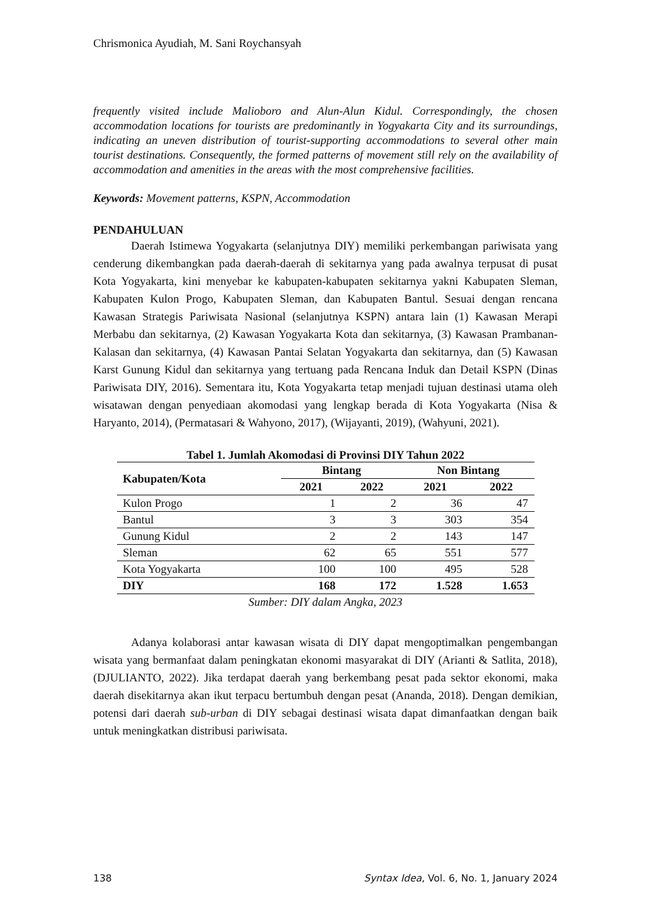Chrismonica Ayudiah, M. Sani Roychansyah
frequently visited include Malioboro and Alun-Alun Kidul. Correspondingly, the chosen accommodation locations for tourists are predominantly in Yogyakarta City and its surroundings, indicating an uneven distribution of tourist-supporting accommodations to several other main tourist destinations. Consequently, the formed patterns of movement still rely on the availability of accommodation and amenities in the areas with the most comprehensive facilities.
Keywords: Movement patterns, KSPN, Accommodation
PENDAHULUAN
Daerah Istimewa Yogyakarta (selanjutnya DIY) memiliki perkembangan pariwisata yang cenderung dikembangkan pada daerah-daerah di sekitarnya yang pada awalnya terpusat di pusat Kota Yogyakarta, kini menyebar ke kabupaten-kabupaten sekitarnya yakni Kabupaten Sleman, Kabupaten Kulon Progo, Kabupaten Sleman, dan Kabupaten Bantul. Sesuai dengan rencana Kawasan Strategis Pariwisata Nasional (selanjutnya KSPN) antara lain (1) Kawasan Merapi Merbabu dan sekitarnya, (2) Kawasan Yogyakarta Kota dan sekitarnya, (3) Kawasan Prambanan-Kalasan dan sekitarnya, (4) Kawasan Pantai Selatan Yogyakarta dan sekitarnya, dan (5) Kawasan Karst Gunung Kidul dan sekitarnya yang tertuang pada Rencana Induk dan Detail KSPN (Dinas Pariwisata DIY, 2016). Sementara itu, Kota Yogyakarta tetap menjadi tujuan destinasi utama oleh wisatawan dengan penyediaan akomodasi yang lengkap berada di Kota Yogyakarta (Nisa & Haryanto, 2014), (Permatasari & Wahyono, 2017), (Wijayanti, 2019), (Wahyuni, 2021).
Tabel 1. Jumlah Akomodasi di Provinsi DIY Tahun 2022
| Kabupaten/Kota | Bintang | | Non Bintang | |
| --- | --- | --- | --- | --- |
| | 2021 | 2022 | 2021 | 2022 |
| Kulon Progo | 1 | 2 | 36 | 47 |
| Bantul | 3 | 3 | 303 | 354 |
| Gunung Kidul | 2 | 2 | 143 | 147 |
| Sleman | 62 | 65 | 551 | 577 |
| Kota Yogyakarta | 100 | 100 | 495 | 528 |
| DIY | 168 | 172 | 1.528 | 1.653 |
Sumber: DIY dalam Angka, 2023
Adanya kolaborasi antar kawasan wisata di DIY dapat mengoptimalkan pengembangan wisata yang bermanfaat dalam peningkatan ekonomi masyarakat di DIY (Arianti & Satlita, 2018), (DJULIANTO, 2022). Jika terdapat daerah yang berkembang pesat pada sektor ekonomi, maka daerah disekitarnya akan ikut terpacu bertumbuh dengan pesat (Ananda, 2018). Dengan demikian, potensi dari daerah sub-urban di DIY sebagai destinasi wisata dapat dimanfaatkan dengan baik untuk meningkatkan distribusi pariwisata.
138 Syntax Idea, Vol. 6, No. 1, January 2024